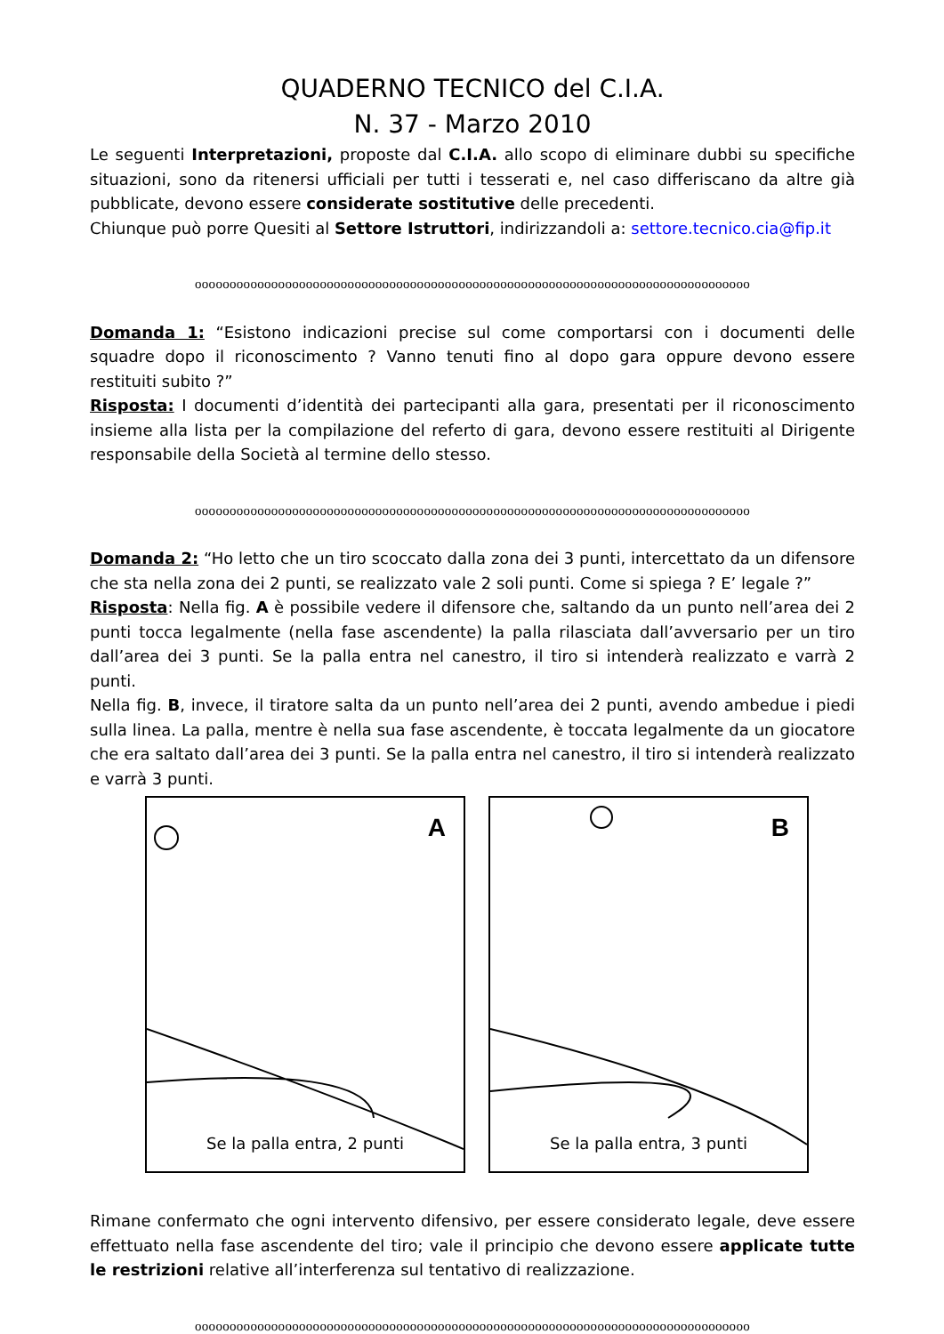QUADERNO TECNICO del C.I.A.
N. 37 - Marzo 2010
Le seguenti Interpretazioni, proposte dal C.I.A. allo scopo di eliminare dubbi su specifiche situazioni, sono da ritenersi ufficiali per tutti i tesserati e, nel caso differiscano da altre già pubblicate, devono essere considerate sostitutive delle precedenti.
Chiunque può porre Quesiti al Settore Istruttori, indirizzandoli a: settore.tecnico.cia@fip.it
oooooooooooooooooooooooooooooooooooooooooooooooooooooooooooooooooooooooooooooooo
Domanda 1: “Esistono indicazioni precise sul come comportarsi con i documenti delle squadre dopo il riconoscimento ? Vanno tenuti fino al dopo gara oppure devono essere restituiti subito ?”
Risposta: I documenti d’identità dei partecipanti alla gara, presentati per il riconoscimento insieme alla lista per la compilazione del referto di gara, devono essere restituiti al Dirigente responsabile della Società al termine dello stesso.
oooooooooooooooooooooooooooooooooooooooooooooooooooooooooooooooooooooooooooooooo
Domanda 2: “Ho letto che un tiro scoccato dalla zona dei 3 punti, intercettato da un difensore che sta nella zona dei 2 punti, se realizzato vale 2 soli punti. Come si spiega ? E’ legale ?”
Risposta: Nella fig. A è possibile vedere il difensore che, saltando da un punto nell’area dei 2 punti tocca legalmente (nella fase ascendente) la palla rilasciata dall’avversario per un tiro dall’area dei 3 punti. Se la palla entra nel canestro, il tiro si intenderà realizzato e varrà 2 punti.
Nella fig. B, invece, il tiratore salta da un punto nell’area dei 2 punti, avendo ambedue i piedi sulla linea. La palla, mentre è nella sua fase ascendente, è toccata legalmente da un giocatore che era saltato dall’area dei 3 punti. Se la palla entra nel canestro, il tiro si intenderà realizzato e varrà 3 punti.
A
Se la palla entra, 2 punti
B
Se la palla entra, 3 punti
Rimane confermato che ogni intervento difensivo, per essere considerato legale, deve essere effettuato nella fase ascendente del tiro; vale il principio che devono essere applicate tutte le restrizioni relative all’interferenza sul tentativo di realizzazione.
oooooooooooooooooooooooooooooooooooooooooooooooooooooooooooooooooooooooooooooooo